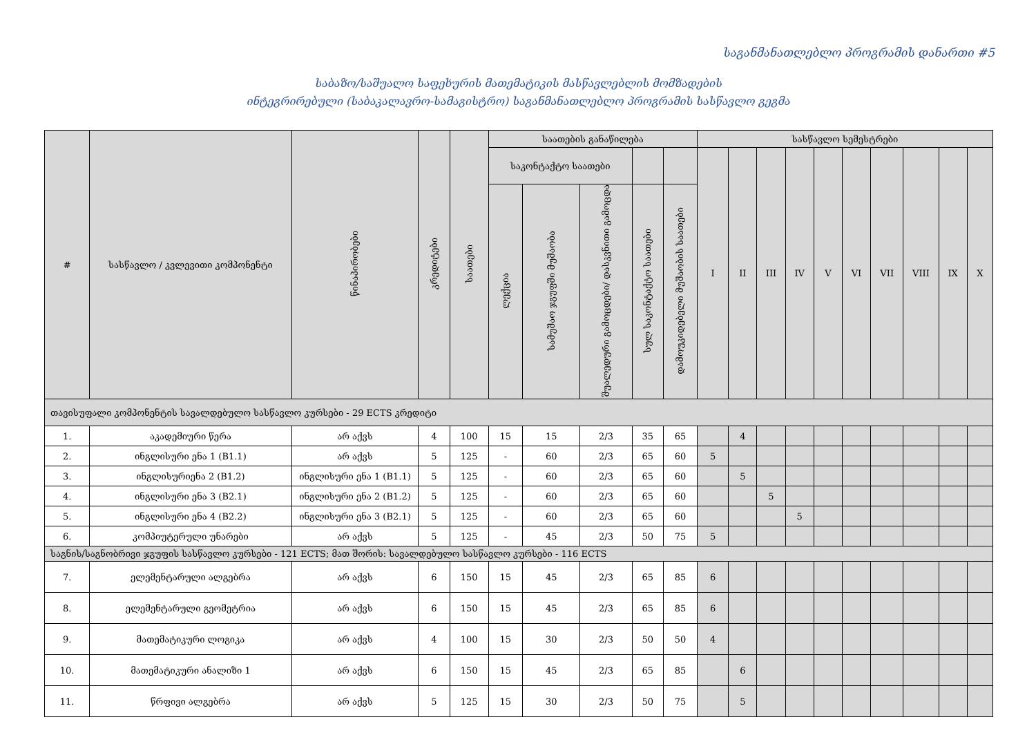საგანმანათლებლო პროგრამის დანართი #5
საბაზო/საშუალო საფეხურის მათემატიკის მასწავლებლის მომზადების
ინტეგრირებული (საბაკალავრო-სამაგისტრო) საგანმანათლებლო პროგრამის სასწავლო გეგმა
| # | სასწავლო / კვლევითი კომპონენტი | წინაპირობები | კრედიტები | საათები | საათების განაწილება | | | | | სასწავლო სემესტრები | | | | | | | | | |
| --- | --- | --- | --- | --- | --- | --- | --- | --- | --- | --- | --- | --- | --- | --- | --- | --- | --- | --- | --- |
| | | | | | საკონტაქტო საათები | | | | | I | II | III | IV | V | VI | VII | VIII | IX | X |
| | | | | | ლექცია | სამუშაო ჯგუფში მუშაობა | შუალედური გამოცდები/ დასკვნითი გამოცდა | სულ საკონტაქტო საათები | დამოუკიდებელი მუშაობის საათები | | | | | | | | | | |
| თავისუფალი კომპონენტის სავალდებულო სასწავლო კურსები - 29 ECTS კრედიტი | | | | | | | | | | | | | | | | | | | |
| 1. | აკადემიური წერა | არ აქვს | 4 | 100 | 15 | 15 | 2/3 | 35 | 65 | | 4 | | | | | | | | |
| 2. | ინგლისური ენა 1 (B1.1) | არ აქვს | 5 | 125 | - | 60 | 2/3 | 65 | 60 | 5 | | | | | | | | | |
| 3. | ინგლისურიენა 2 (B1.2) | ინგლისური ენა 1 (B1.1) | 5 | 125 | - | 60 | 2/3 | 65 | 60 | | 5 | | | | | | | | |
| 4. | ინგლისური ენა 3 (B2.1) | ინგლისური ენა 2 (B1.2) | 5 | 125 | - | 60 | 2/3 | 65 | 60 | | | 5 | | | | | | | |
| 5. | ინგლისური ენა 4 (B2.2) | ინგლისური ენა 3 (B2.1) | 5 | 125 | - | 60 | 2/3 | 65 | 60 | | | | 5 | | | | | | |
| 6. | კომპიუტერული უნარები | არ აქვს | 5 | 125 | - | 45 | 2/3 | 50 | 75 | 5 | | | | | | | | | |
| საგნის/საგნობრივი ჯგუფის სასწავლო კურსები - 121 ECTS; მათ შორის: სავალდებულო სასწავლო კურსები - 116 ECTS | | | | | | | | | | | | | | | | | | | |
| 7. | ელემენტარული ალგებრა | არ აქვს | 6 | 150 | 15 | 45 | 2/3 | 65 | 85 | 6 | | | | | | | | | |
| 8. | ელემენტარული გეომეტრია | არ აქვს | 6 | 150 | 15 | 45 | 2/3 | 65 | 85 | 6 | | | | | | | | | |
| 9. | მათემატიკური ლოგიკა | არ აქვს | 4 | 100 | 15 | 30 | 2/3 | 50 | 50 | 4 | | | | | | | | | |
| 10. | მათემატიკური ანალიზი 1 | არ აქვს | 6 | 150 | 15 | 45 | 2/3 | 65 | 85 | | 6 | | | | | | | | |
| 11. | წრფივი ალგებრა | არ აქვს | 5 | 125 | 15 | 30 | 2/3 | 50 | 75 | | 5 | | | | | | | | |